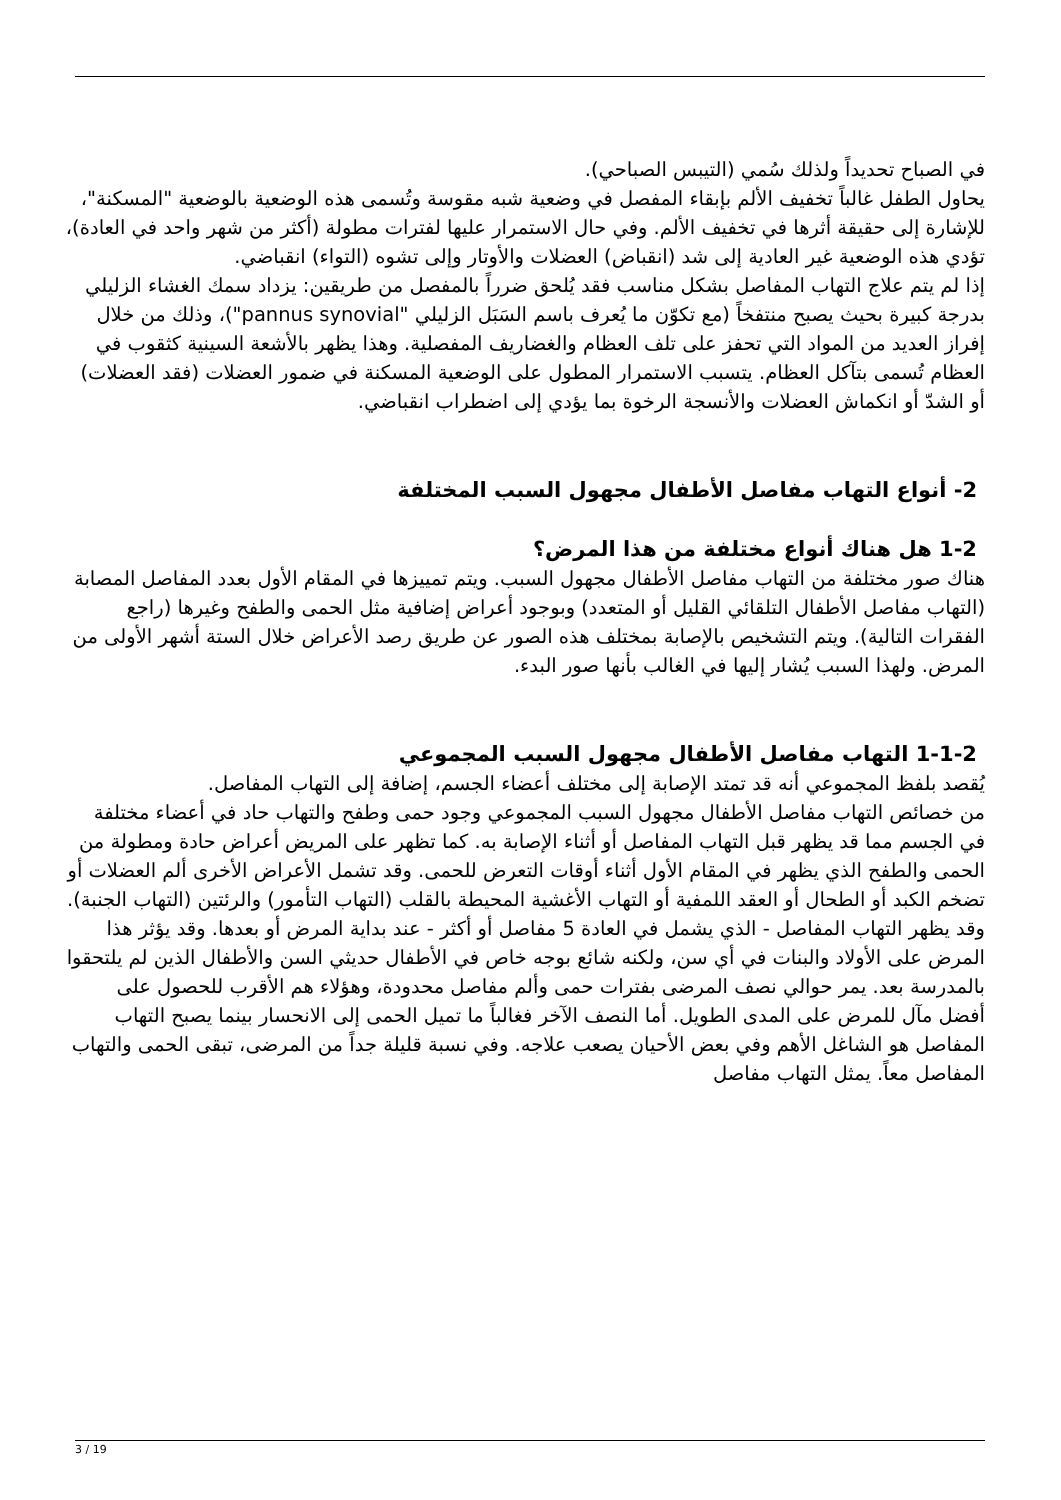في الصباح تحديداً ولذلك سُمي (التيبس الصباحي).
يحاول الطفل غالباً تخفيف الألم بإبقاء المفصل في وضعية شبه مقوسة وتُسمى هذه الوضعية بالوضعية "المسكنة"، للإشارة إلى حقيقة أثرها في تخفيف الألم. وفي حال الاستمرار عليها لفترات مطولة (أكثر من شهر واحد في العادة)، تؤدي هذه الوضعية غير العادية إلى شد (انقباض) العضلات والأوتار وإلى تشوه (التواء) انقباضي.
إذا لم يتم علاج التهاب المفاصل بشكل مناسب فقد يُلحق ضرراً بالمفصل من طريقين: يزداد سمك الغشاء الزليلي بدرجة كبيرة بحيث يصبح منتفخاً (مع تكوّن ما يُعرف باسم السَبَل الزليلي "pannus synovial")، وذلك من خلال إفراز العديد من المواد التي تحفز على تلف العظام والغضاريف المفصلية. وهذا يظهر بالأشعة السينية كثقوب في العظام تُسمى بتآكل العظام. يتسبب الاستمرار المطول على الوضعية المسكنة في ضمور العضلات (فقد العضلات) أو الشدّ أو انكماش العضلات والأنسجة الرخوة بما يؤدي إلى اضطراب انقباضي.
2- أنواع التهاب مفاصل الأطفال مجهول السبب المختلفة
1-2 هل هناك أنواع مختلفة من هذا المرض؟
هناك صور مختلفة من التهاب مفاصل الأطفال مجهول السبب. ويتم تمييزها في المقام الأول بعدد المفاصل المصابة (التهاب مفاصل الأطفال التلقائي القليل أو المتعدد) وبوجود أعراض إضافية مثل الحمى والطفح وغيرها (راجع الفقرات التالية). ويتم التشخيص بالإصابة بمختلف هذه الصور عن طريق رصد الأعراض خلال الستة أشهر الأولى من المرض. ولهذا السبب يُشار إليها في الغالب بأنها صور البدء.
1-1-2 التهاب مفاصل الأطفال مجهول السبب المجموعي
يُقصد بلفظ المجموعي أنه قد تمتد الإصابة إلى مختلف أعضاء الجسم، إضافة إلى التهاب المفاصل.
من خصائص التهاب مفاصل الأطفال مجهول السبب المجموعي وجود حمى وطفح والتهاب حاد في أعضاء مختلفة في الجسم مما قد يظهر قبل التهاب المفاصل أو أثناء الإصابة به. كما تظهر على المريض أعراض حادة ومطولة من الحمى والطفح الذي يظهر في المقام الأول أثناء أوقات التعرض للحمى. وقد تشمل الأعراض الأخرى ألم العضلات أو تضخم الكبد أو الطحال أو العقد اللمفية أو التهاب الأغشية المحيطة بالقلب (التهاب التأمور) والرئتين (التهاب الجنبة). وقد يظهر التهاب المفاصل - الذي يشمل في العادة 5 مفاصل أو أكثر - عند بداية المرض أو بعدها. وقد يؤثر هذا المرض على الأولاد والبنات في أي سن، ولكنه شائع بوجه خاص في الأطفال حديثي السن والأطفال الذين لم يلتحقوا بالمدرسة بعد. يمر حوالي نصف المرضى بفترات حمى وألم مفاصل محدودة، وهؤلاء هم الأقرب للحصول على أفضل مآل للمرض على المدى الطويل. أما النصف الآخر فغالباً ما تميل الحمى إلى الانحسار بينما يصبح التهاب المفاصل هو الشاغل الأهم وفي بعض الأحيان يصعب علاجه. وفي نسبة قليلة جداً من المرضى، تبقى الحمى والتهاب المفاصل معاً. يمثل التهاب مفاصل
3 / 19